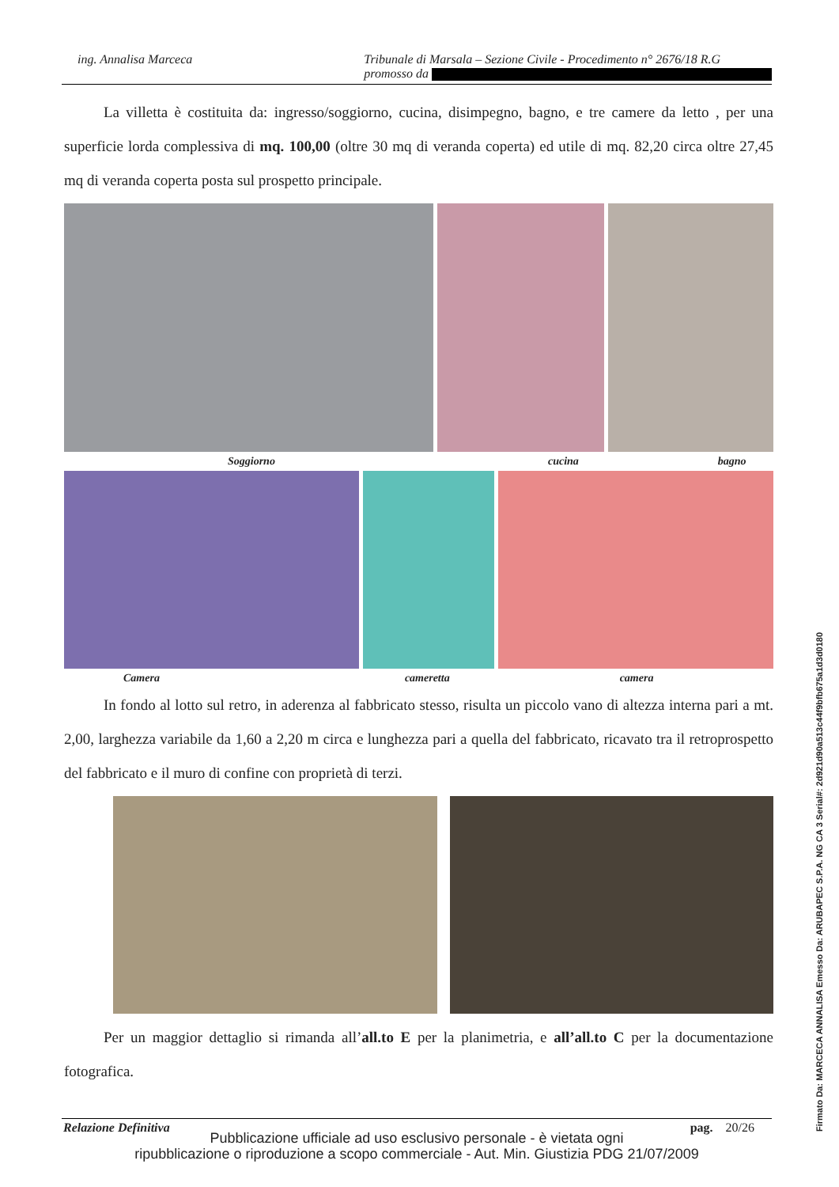ing. Annalisa Marceca Tribunale di Marsala – Sezione Civile - Procedimento n° 2676/18 R.G
promosso da
La villetta è costituita da: ingresso/soggiorno, cucina, disimpegno, bagno, e tre camere da letto , per una superficie lorda complessiva di mq. 100,00 (oltre 30 mq di veranda coperta) ed utile di mq. 82,20 circa oltre 27,45 mq di veranda coperta posta sul prospetto principale.
Soggiorno cucina bagno
Camera cameretta camera
In fondo al lotto sul retro, in aderenza al fabbricato stesso, risulta un piccolo vano di altezza interna pari a mt. 2,00, larghezza variabile da 1,60 a 2,20 m circa e lunghezza pari a quella del fabbricato, ricavato tra il retroprospetto del fabbricato e il muro di confine con proprietà di terzi.
Per un maggior dettaglio si rimanda all’all.to E per la planimetria, e all’all.to C per la documentazione fotografica.
Relazione Definitiva pag. 20/26
Pubblicazione ufficiale ad uso esclusivo personale - è vietata ogni
ripubblicazione o riproduzione a scopo commerciale - Aut. Min. Giustizia PDG 21/07/2009
Firmato Da: MARCECA ANNALISA Emesso Da: ARUBAPEC S.P.A. NG CA 3 Serial#: 2d921d90a513c44f9bfb675a1d3d0180